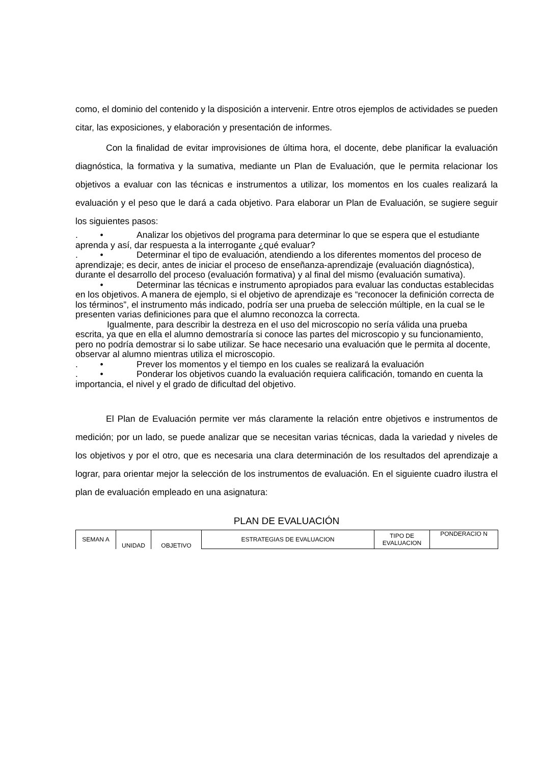como, el dominio del contenido y la disposición a intervenir. Entre otros ejemplos de actividades se pueden citar, las exposiciones, y elaboración y presentación de informes.
Con la finalidad de evitar improvisiones de última hora, el docente, debe planificar la evaluación diagnóstica, la formativa y la sumativa, mediante un Plan de Evaluación, que le permita relacionar los objetivos a evaluar con las técnicas e instrumentos a utilizar, los momentos en los cuales realizará la evaluación y el peso que le dará a cada objetivo. Para elaborar un Plan de Evaluación, se sugiere seguir los siguientes pasos:
. • Analizar los objetivos del programa para determinar lo que se espera que el estudiante aprenda y así, dar respuesta a la interrogante ¿qué evaluar?
. • Determinar el tipo de evaluación, atendiendo a los diferentes momentos del proceso de aprendizaje; es decir, antes de iniciar el proceso de enseñanza-aprendizaje (evaluación diagnóstica), durante el desarrollo del proceso (evaluación formativa) y al final del mismo (evaluación sumativa).
• Determinar las técnicas e instrumento apropiados para evaluar las conductas establecidas en los objetivos. A manera de ejemplo, si el objetivo de aprendizaje es “reconocer la definición correcta de los términos”, el instrumento más indicado, podría ser una prueba de selección múltiple, en la cual se le presenten varias definiciones para que el alumno reconozca la correcta.
Igualmente, para describir la destreza en el uso del microscopio no sería válida una prueba escrita, ya que en ella el alumno demostraría si conoce las partes del microscopio y su funcionamiento, pero no podría demostrar si lo sabe utilizar. Se hace necesario una evaluación que le permita al docente, observar al alumno mientras utiliza el microscopio.
. • Prever los momentos y el tiempo en los cuales se realizará la evaluación
. • Ponderar los objetivos cuando la evaluación requiera calificación, tomando en cuenta la importancia, el nivel y el grado de dificultad del objetivo.
El Plan de Evaluación permite ver más claramente la relación entre objetivos e instrumentos de medición; por un lado, se puede analizar que se necesitan varias técnicas, dada la variedad y niveles de los objetivos y por el otro, que es necesaria una clara determinación de los resultados del aprendizaje a lograr, para orientar mejor la selección de los instrumentos de evaluación. En el siguiente cuadro ilustra el plan de evaluación empleado en una asignatura:
PLAN DE EVALUACIÓN
| SEMAN A | UNIDAD | OBJETIVO | ESTRATEGIAS DE EVALUACION | TIPO DE EVALUACION | PONDERACIO N |